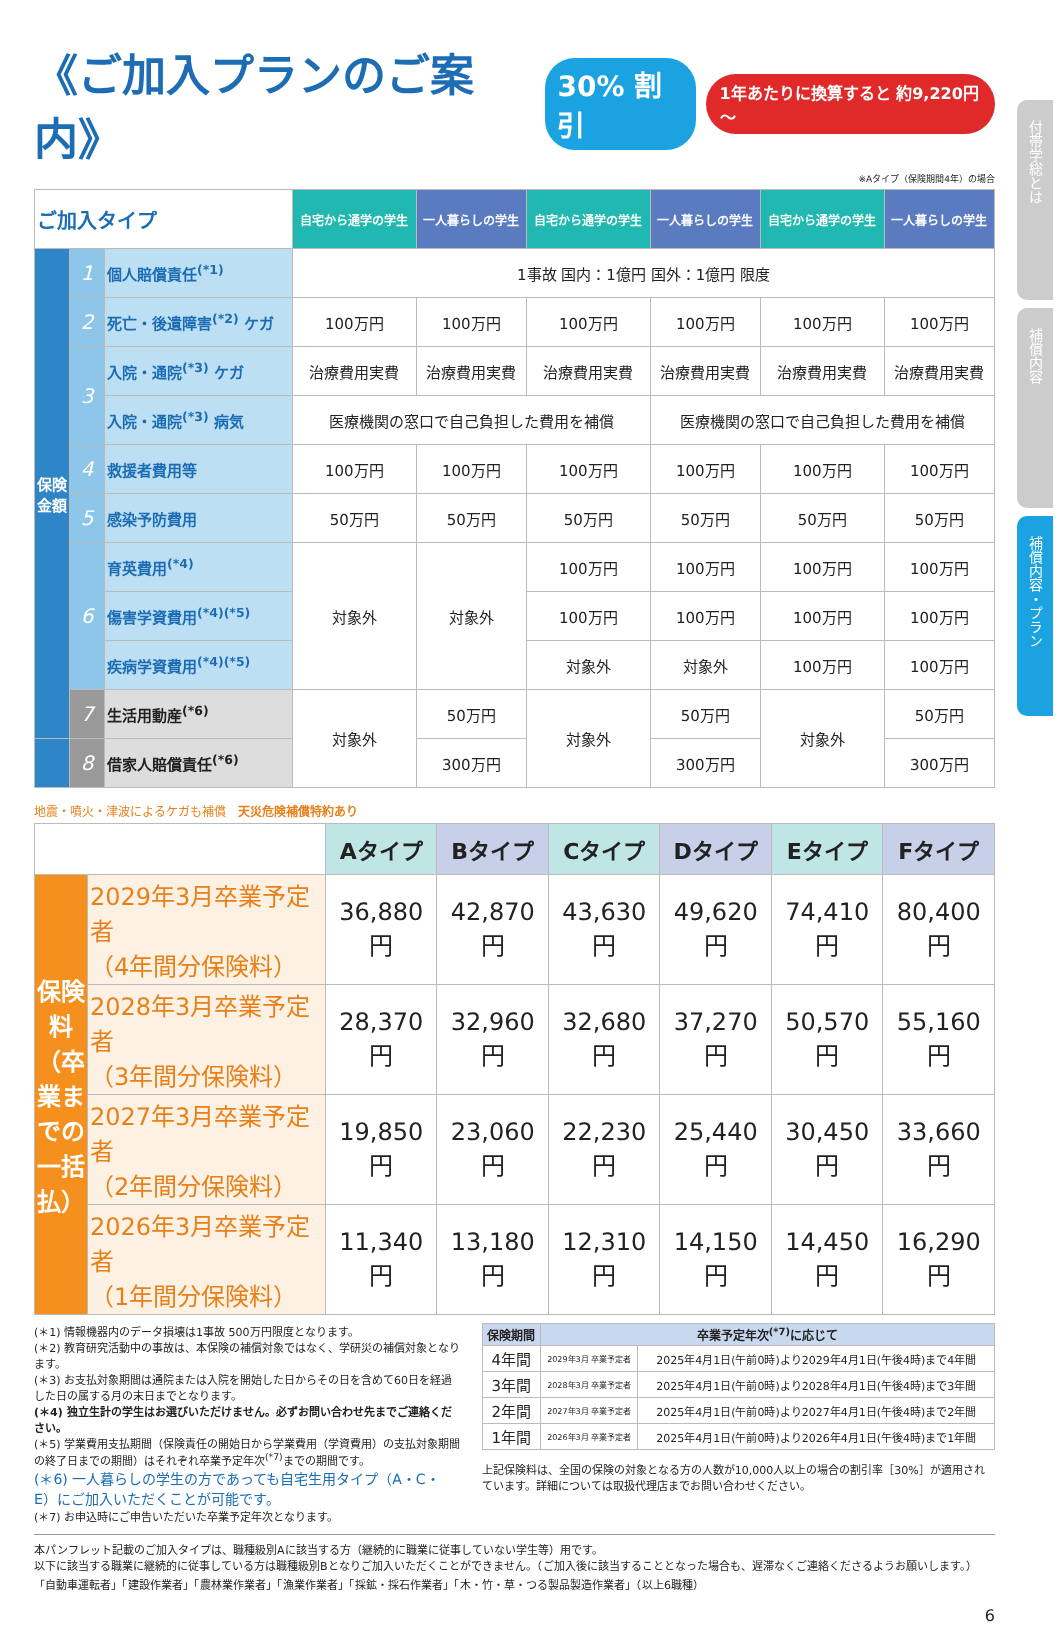付帯学総とは
補償内容
補償内容・プラン
《ご加入プランのご案内》 30% 割引 1年あたりに換算すると 約9,220円～
※Aタイプ（保険期間4年）の場合
| ご加入タイプ | | | 自宅から通学の学生 | 一人暮らしの学生 | 自宅から通学の学生 | 一人暮らしの学生 | 自宅から通学の学生 | 一人暮らしの学生 |
| --- | --- | --- | --- | --- | --- | --- | --- | --- |
| 保険金額 | 1 | 個人賠償責任<sup>(*1)</sup> | 1事故 国内：1億円 国外：1億円 限度 | | | | | |
| | 2 | 死亡・後遺障害<sup>(*2)</sup> ケガ | 100万円 | 100万円 | 100万円 | 100万円 | 100万円 | 100万円 |
| | 3 | 入院・通院<sup>(*3)</sup> ケガ | 治療費用実費 | 治療費用実費 | 治療費用実費 | 治療費用実費 | 治療費用実費 | 治療費用実費 |
| | | 入院・通院<sup>(*3)</sup> 病気 | 医療機関の窓口で自己負担した費用を補償 | | | 医療機関の窓口で自己負担した費用を補償 | | |
| | 4 | 救援者費用等 | 100万円 | 100万円 | 100万円 | 100万円 | 100万円 | 100万円 |
| | 5 | 感染予防費用 | 50万円 | 50万円 | 50万円 | 50万円 | 50万円 | 50万円 |
| | 6 | 育英費用<sup>(*4)</sup> | 対象外 | 対象外 | 100万円 | 100万円 | 100万円 | 100万円 |
| | | 傷害学資費用<sup>(*4)(*5)</sup> | | | 100万円 | 100万円 | 100万円 | 100万円 |
| | | 疾病学資費用<sup>(*4)(*5)</sup> | | | 対象外 | 対象外 | 100万円 | 100万円 |
| | 7 | 生活用動産<sup>(*6)</sup> | 対象外 | 50万円 | 対象外 | 50万円 | 対象外 | 50万円 |
| | 8 | 借家人賠償責任<sup>(*6)</sup> | | 300万円 | | 300万円 | | 300万円 |
地震・噴火・津波によるケガも補償　天災危険補償特約あり
| | | Aタイプ | Bタイプ | Cタイプ | Dタイプ | Eタイプ | Fタイプ |
| --- | --- | --- | --- | --- | --- | --- | --- |
| 保険料（卒業までの一括払） | 2029年3月卒業予定者 （4年間分保険料） | 36,880円 | 42,870円 | 43,630円 | 49,620円 | 74,410円 | 80,400円 |
| | 2028年3月卒業予定者 （3年間分保険料） | 28,370円 | 32,960円 | 32,680円 | 37,270円 | 50,570円 | 55,160円 |
| | 2027年3月卒業予定者 （2年間分保険料） | 19,850円 | 23,060円 | 22,230円 | 25,440円 | 30,450円 | 33,660円 |
| | 2026年3月卒業予定者 （1年間分保険料） | 11,340円 | 13,180円 | 12,310円 | 14,150円 | 14,450円 | 16,290円 |
(＊1) 情報機器内のデータ損壊は1事故 500万円限度となります。
(＊2) 教育研究活動中の事故は、本保険の補償対象ではなく、学研災の補償対象となります。
(＊3) お支払対象期間は通院または入院を開始した日からその日を含めて60日を経過した日の属する月の末日までとなります。
(＊4) 独立生計の学生はお選びいただけません。必ずお問い合わせ先までご連絡ください。
(＊5) 学業費用支払期間（保険責任の開始日から学業費用（学資費用）の支払対象期間の終了日までの期間）はそれぞれ卒業予定年次<sup>(*7)</sup>までの期間です。
(＊6) 一人暮らしの学生の方であっても自宅生用タイプ（A・C・E）にご加入いただくことが可能です。
(＊7) お申込時にご申告いただいた卒業予定年次となります。
| 保険期間 | 卒業予定年次<sup>(*7)</sup>に応じて | |
| --- | --- | --- |
| 4年間 | 2029年3月 卒業予定者 | 2025年4月1日(午前0時)より2029年4月1日(午後4時)まで4年間 |
| 3年間 | 2028年3月 卒業予定者 | 2025年4月1日(午前0時)より2028年4月1日(午後4時)まで3年間 |
| 2年間 | 2027年3月 卒業予定者 | 2025年4月1日(午前0時)より2027年4月1日(午後4時)まで2年間 |
| 1年間 | 2026年3月 卒業予定者 | 2025年4月1日(午前0時)より2026年4月1日(午後4時)まで1年間 |
上記保険料は、全国の保険の対象となる方の人数が10,000人以上の場合の割引率［30%］が適用されています。詳細については取扱代理店までお問い合わせください。
本パンフレット記載のご加入タイプは、職種級別Aに該当する方（継続的に職業に従事していない学生等）用です。
以下に該当する職業に継続的に従事している方は職種級別Bとなりご加入いただくことができません。（ご加入後に該当することとなった場合も、遅滞なくご連絡くださるようお願いします。）
「自動車運転者」「建設作業者」「農林業作業者」「漁業作業者」「採鉱・採石作業者」「木・竹・草・つる製品製造作業者」（以上6職種）
6